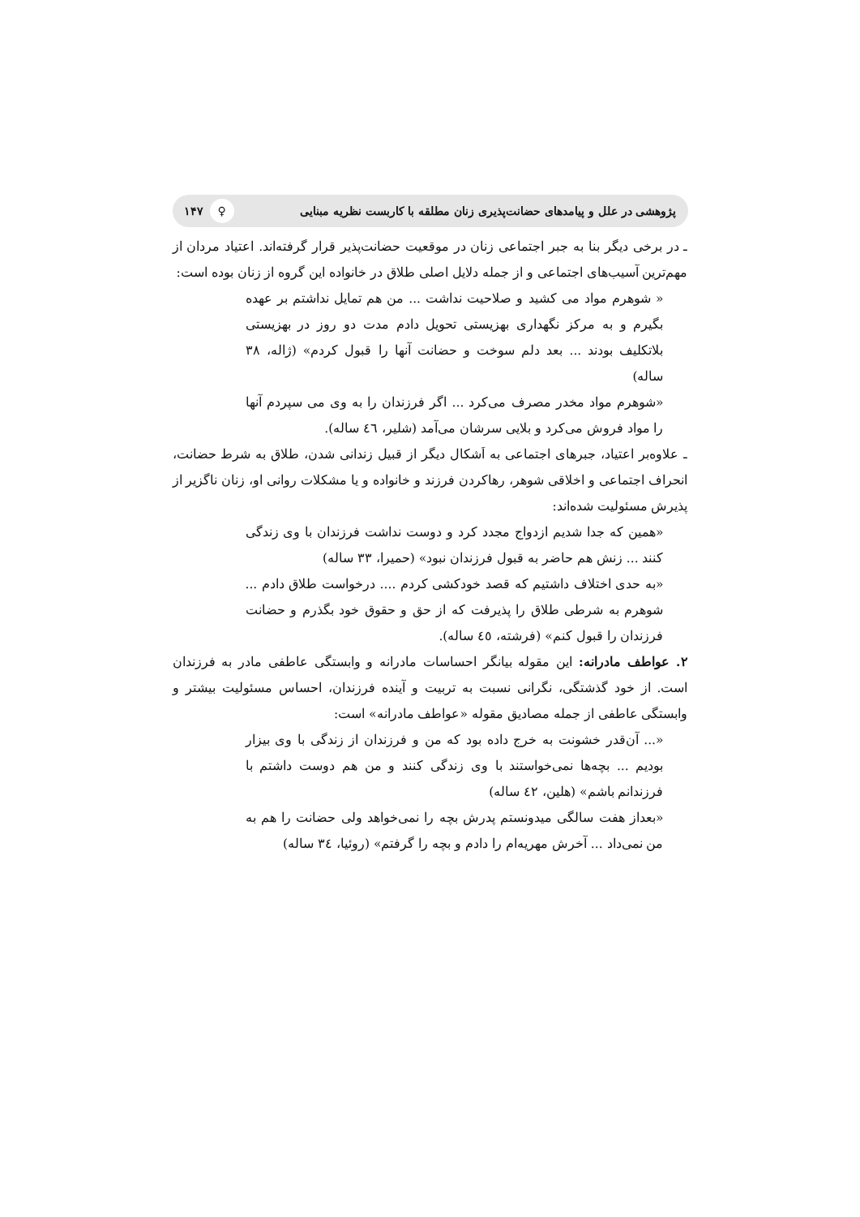پژوهشی در علل و پیامدهای حضانت‌پذیری زنان مطلقه با کاربست نظریه مبنایی ♀ ۱۴۷
ـ در برخی دیگر بنا به جبر اجتماعی زنان در موقعیت حضانت‌پذیر قرار گرفته‌اند. اعتیاد مردان از مهم‌ترین آسیب‌های اجتماعی و از جمله دلایل اصلی طلاق در خانواده این گروه از زنان بوده است:
« شوهرم مواد می کشید و صلاحیت نداشت ... من هم تمایل نداشتم بر عهده بگیرم و به مرکز نگهداری بهزیستی تحویل دادم مدت دو روز در بهزیستی بلاتکلیف بودند ... بعد دلم سوخت و حضانت آنها را قبول کردم» (ژاله، ۳۸ ساله)
«شوهرم مواد مخدر مصرف می‌کرد ... اگر فرزندان را به وی می سپردم آنها را مواد فروش می‌کرد و بلایی سرشان می‌آمد (شلیر، ٤٦ ساله).
ـ علاوه‌بر اعتیاد، جبرهای اجتماعی به اَشکال دیگر از قبیل زندانی شدن، طلاق به شرط حضانت، انحراف اجتماعی و اخلاقی شوهر، رهاکردن فرزند و خانواده و یا مشکلات روانی او، زنان ناگزیر از پذیرش مسئولیت شده‌اند:
«همین که جدا شدیم ازدواج مجدد کرد و دوست نداشت فرزندان با وی زندگی کنند ... زنش هم حاضر به قبول فرزندان نبود» (حمیرا، ۳۳ ساله)
«به حدی اختلاف داشتیم که قصد خودکشی کردم .... درخواست طلاق دادم ... شوهرم به شرطی طلاق را پذیرفت که از حق و حقوق خود بگذرم و حضانت فرزندان را قبول کنم» (فرشته، ٤٥ ساله).
۲. عواطف مادرانه: این مقوله بیانگر احساسات مادرانه و وابستگی عاطفی مادر به فرزندان است. از خود گذشتگی، نگرانی نسبت به تربیت و آینده فرزندان، احساس مسئولیت بیشتر و وابستگی عاطفی از جمله مصادیق مقوله «عواطف مادرانه» است:
«... آن‌قدر خشونت به خرج داده بود که من و فرزندان از زندگی با وی بیزار بودیم ... بچه‌ها نمی‌خواستند با وی زندگی کنند و من هم دوست داشتم با فرزندانم باشم» (هلین، ٤۲ ساله)
«بعداز هفت سالگی میدونستم پدرش بچه را نمی‌خواهد ولی حضانت را هم به من نمی‌داد ... آخرش مهریه‌ام را دادم و بچه را گرفتم» (روئیا، ۳٤ ساله)